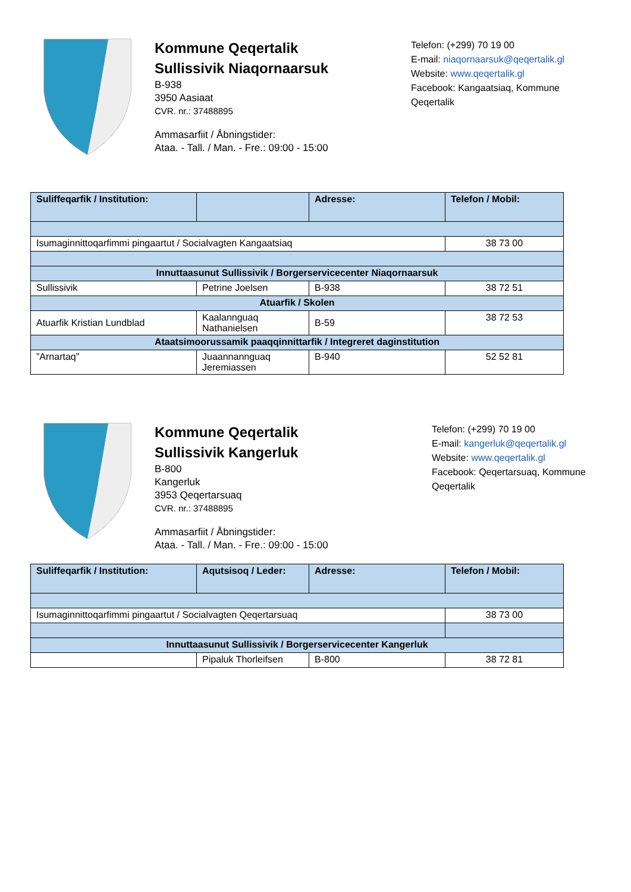Kommune Qeqertalik
Sullissivik Niaqornaarsuk
B-938
3950 Aasiaat
CVR. nr.: 37488895
Ammasarfiit / Åbningstider:
Ataa. - Tall. / Man. - Fre.: 09:00 - 15:00
Telefon: (+299) 70 19 00
E-mail: niaqornaarsuk@qeqertalik.gl
Website: www.qeqertalik.gl
Facebook: Kangaatsiaq, Kommune Qeqertalik
| Suliffeqarfik / Institution: | | Adresse: | Telefon / Mobil: |
| --- | --- | --- | --- |
| Isumaginnittoqarfimmi pingaartut / Socialvagten Kangaatsiaq | | | 38 73 00 |
| Innuttaasunut Sullissivik / Borgerservicecenter Niaqornaarsuk | | | |
| Sullissivik | Petrine Joelsen | B-938 | 38 72 51 |
| Atuarfik / Skolen | | | |
| Atuarfik Kristian Lundblad | Kaalannguaq Nathanielsen | B-59 | 38 72 53 |
| Ataatsimoorussamik paaqqinnittarfik / Integreret daginstitution | | | |
| ”Arnartaq” | Juaannannguaq Jeremiassen | B-940 | 52 52 81 |
Kommune Qeqertalik
Sullissivik Kangerluk
B-800
Kangerluk
3953 Qeqertarsuaq
CVR. nr.: 37488895
Ammasarfiit / Åbningstider:
Ataa. - Tall. / Man. - Fre.: 09:00 - 15:00
Telefon: (+299) 70 19 00
E-mail: kangerluk@qeqertalik.gl
Website: www.qeqertalik.gl
Facebook: Qeqertarsuaq, Kommune Qeqertalik
| Suliffeqarfik / Institution: | Aqutsisoq / Leder: | Adresse: | Telefon / Mobil: |
| --- | --- | --- | --- |
| Isumaginnittoqarfimmi pingaartut / Socialvagten Qeqertarsuaq | | | 38 73 00 |
| Innuttaasunut Sullissivik / Borgerservicecenter Kangerluk | | | |
| | Pipaluk Thorleifsen | B-800 | 38 72 81 |